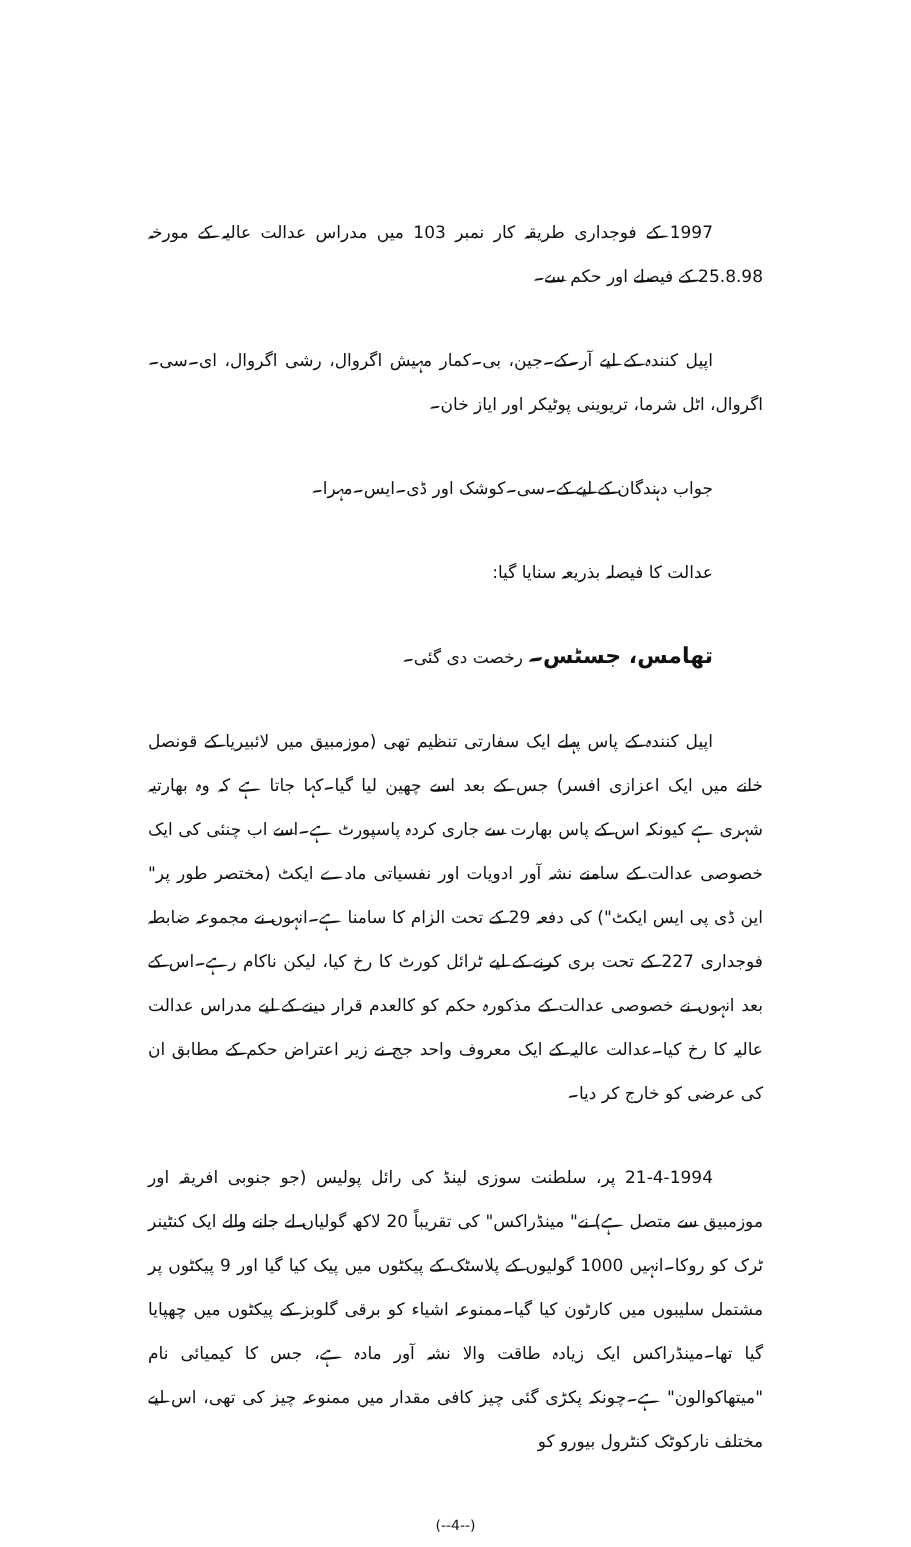1997 کے فوجداری طریقہ کار نمبر 103 میں مدراس عدالت عالیہ کے مورخہ 25.8.98 کے فیصلے اور حکم سے۔
اپیل کنندہ کے لیے آر۔کے۔جین، بی۔کمار مہیش اگروال، رشی اگروال، ای۔سی۔اگروال، اٹل شرما، تریوینی پوٹیکر اور ایاز خان۔
جواب دہندگان کے لیے کے۔سی۔کوشک اور ڈی۔ایس۔مہرا۔
عدالت کا فیصلہ بذریعہ سنایا گیا:
تھامس، جسٹس۔ رخصت دی گئی۔
اپیل کنندہ کے پاس پہلے ایک سفارتی تنظیم تھی (موزمبیق میں لائبیریا کے قونصل خانے میں ایک اعزازی افسر) جس کے بعد اسے چھین لیا گیا۔کہا جاتا ہے کہ وہ بھارتیہ شہری ہے کیونکہ اس کے پاس بھارت سے جاری کردہ پاسپورٹ ہے۔اسے اب چنئی کی ایک خصوصی عدالت کے سامنے نشہ آور ادویات اور نفسیاتی مادے ایکٹ (مختصر طور پر" این ڈی پی ایس ایکٹ") کی دفعہ 29 کے تحت الزام کا سامنا ہے۔انہوں نے مجموعہ ضابطہ فوجداری 227 کے تحت بری کرنے کے لیے ٹرائل کورٹ کا رخ کیا، لیکن ناکام رہے۔اس کے بعد انہوں نے خصوصی عدالت کے مذکورہ حکم کو کالعدم قرار دینے کے لیے مدراس عدالت عالیہ کا رخ کیا۔عدالت عالیہ کے ایک معروف واحد جج نے زیر اعتراض حکم کے مطابق ان کی عرضی کو خارج کر دیا۔
21-4-1994 پر، سلطنت سوزی لینڈ کی رائل پولیس (جو جنوبی افریقہ اور موزمبیق سے متصل ہے) نے" مینڈراکس" کی تقریباً 20 لاکھ گولیاں لے جانے والے ایک کنٹینر ٹرک کو روکا۔انہیں 1000 گولیوں کے پلاسٹک کے پیکٹوں میں پیک کیا گیا اور 9 پیکٹوں پر مشتمل سلیبوں میں کارٹون کیا گیا۔ممنوعہ اشیاء کو برقی گلوبز کے پیکٹوں میں چھپایا گیا تھا۔مینڈراکس ایک زیادہ طاقت والا نشہ آور مادہ ہے، جس کا کیمیائی نام "میتھاکوالون" ہے۔چونکہ پکڑی گئی چیز کافی مقدار میں ممنوعہ چیز کی تھی، اس لیے مختلف نارکوٹک کنٹرول بیورو کو
(--4--)